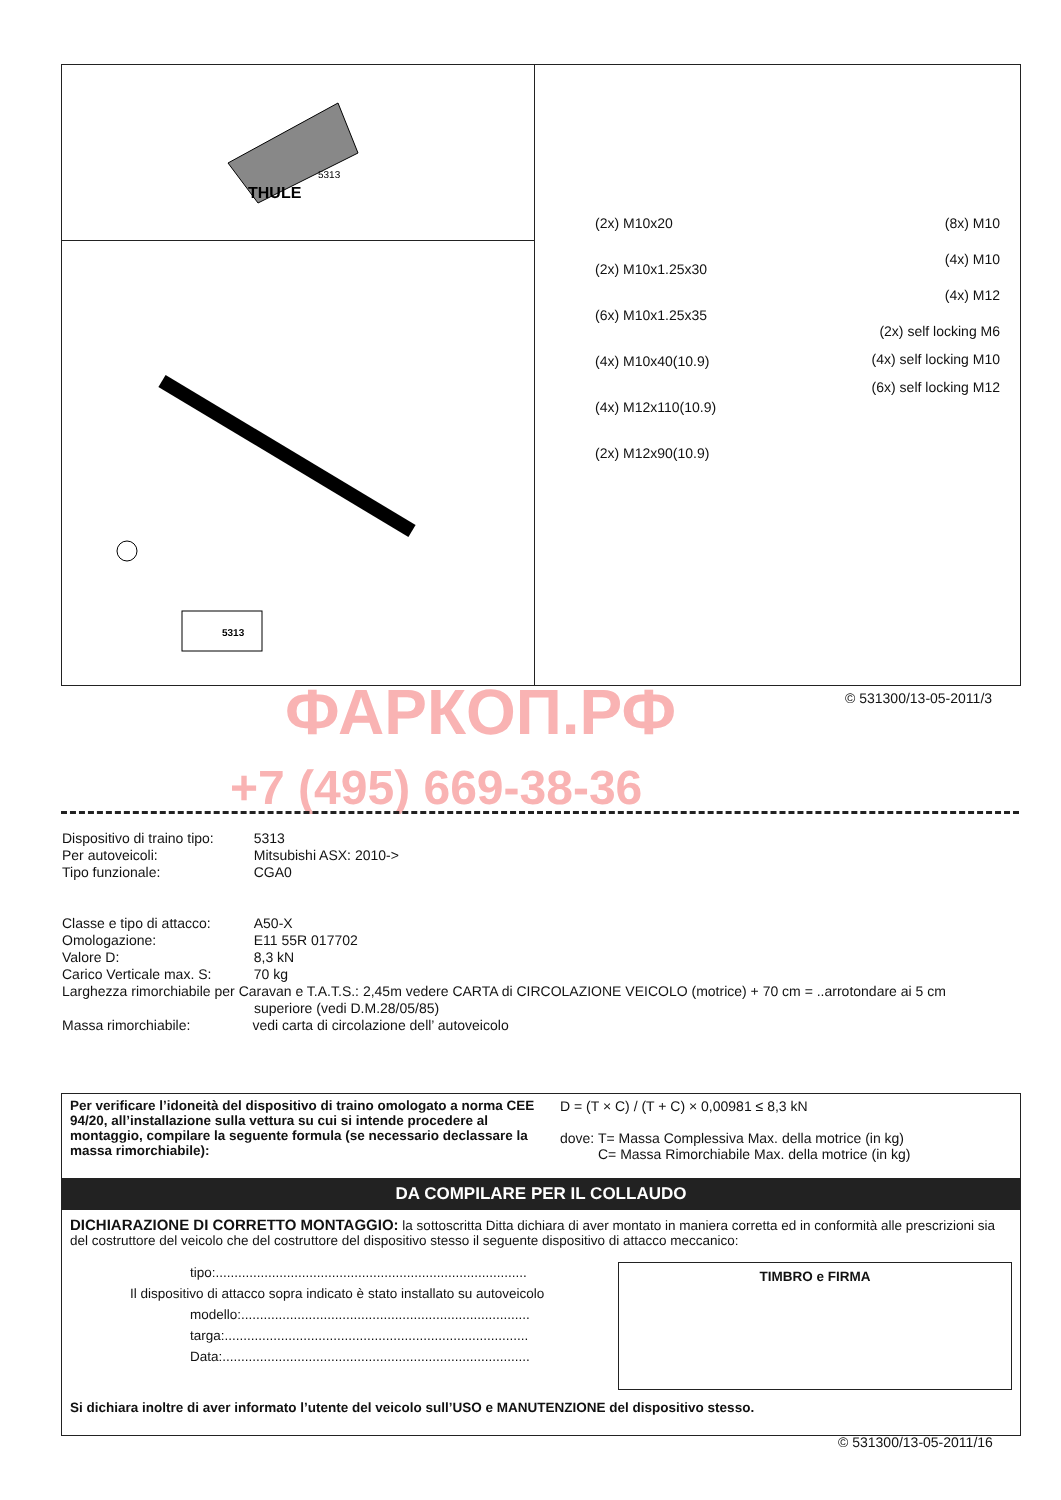ФАРКОП.РФ
+7 (495) 669-38-36
THULE
5313
5313
(2x) M10x20
(2x) M10x1.25x30
(6x) M10x1.25x35
(4x) M10x40(10.9)
(4x) M12x110(10.9)
(2x) M12x90(10.9)
(8x) M10
(4x) M10
(4x) M12
(2x) self locking M6
(4x) self locking M10
(6x) self locking M12
© 531300/13-05-2011/3
| Dispositivo di traino tipo: | 5313 |
| Per autoveicoli: | Mitsubishi ASX: 2010-> |
| Tipo funzionale: | CGA0 |
| Classe e tipo di attacco: | A50-X |
| Omologazione: | E11 55R 017702 |
| Valore D: | 8,3 kN |
| Carico Verticale max. S: | 70 kg |
Larghezza rimorchiabile per Caravan e T.A.T.S.: 2,45m vedere CARTA di CIRCOLAZIONE VEICOLO (motrice) + 70 cm = ..arrotondare ai 5 cm
superiore (vedi D.M.28/05/85)
Massa rimorchiabile: vedi carta di circolazione dell’ autoveicolo
Per verificare l’idoneità del dispositivo di traino omologato a norma CEE 94/20, all’installazione sulla vettura su cui si intende procedere al montaggio, compilare la seguente formula (se necessario declassare la massa rimorchiabile):
D = (T × C) / (T + C) × 0,00981 ≤ 8,3 kN
dove: T= Massa Complessiva Max. della motrice (in kg)
C= Massa Rimorchiabile Max. della motrice (in kg)
DA COMPILARE PER IL COLLAUDO
DICHIARAZIONE DI CORRETTO MONTAGGIO: la sottoscritta Ditta dichiara di aver montato in maniera corretta ed in conformità alle prescrizioni sia del costruttore del veicolo che del costruttore del dispositivo stesso il seguente dispositivo di attacco meccanico:
tipo:...................................................................................
Il dispositivo di attacco sopra indicato è stato installato su autoveicolo
modello:.............................................................................
targa:.................................................................................
Data:..................................................................................
TIMBRO e FIRMA
Si dichiara inoltre di aver informato l’utente del veicolo sull’USO e MANUTENZIONE del dispositivo stesso.
© 531300/13-05-2011/16